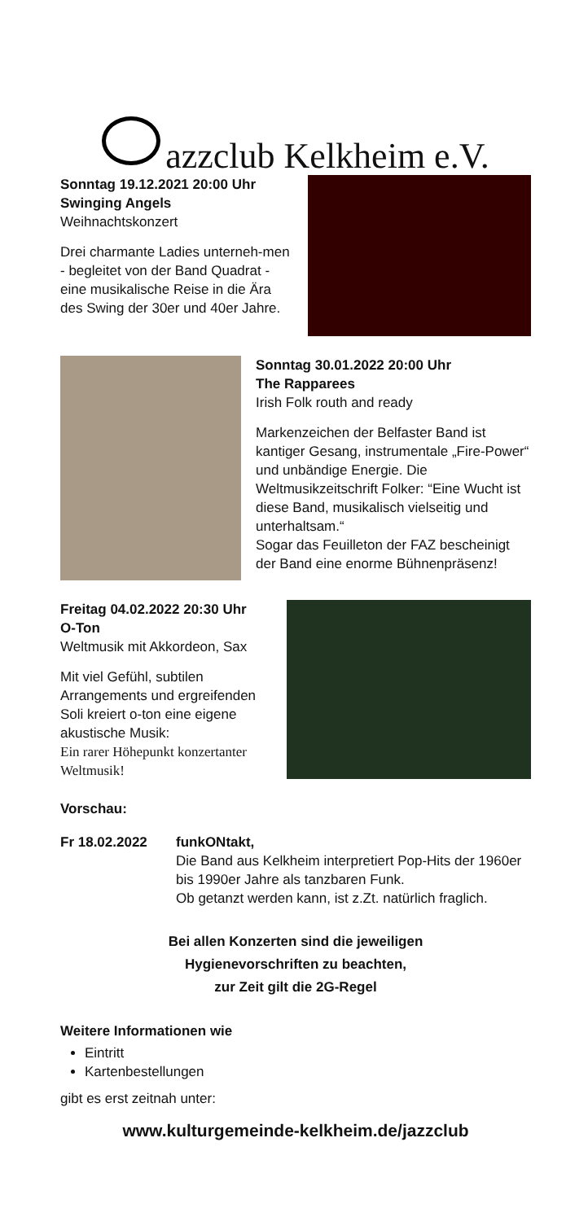azzclub Kelkheim e.V.
Sonntag 19.12.2021 20:00 Uhr
Swinging Angels
Weihnachtskonzert
Drei charmante Ladies unterneh-men - begleitet von der Band Quadrat - eine musikalische Reise in die Ära des Swing der 30er und 40er Jahre.
Sonntag 30.01.2022 20:00 Uhr
The Rapparees
Irish Folk routh and ready
Markenzeichen der Belfaster Band ist kantiger Gesang, instrumentale „Fire-Power“ und unbändige Energie. Die Weltmusikzeitschrift Folker: “Eine Wucht ist diese Band, musikalisch vielseitig und unterhaltsam.“
Sogar das Feuilleton der FAZ bescheinigt der Band eine enorme Bühnenpräsenz!
Freitag 04.02.2022 20:30 Uhr
O-Ton
Weltmusik mit Akkordeon, Sax
Mit viel Gefühl, subtilen Arrangements und ergreifenden Soli kreiert o-ton eine eigene akustische Musik:
Ein rarer Höhepunkt konzertanter Weltmusik!
Vorschau:
Fr 18.02.2022 funkONtakt,
Die Band aus Kelkheim interpretiert Pop-Hits der 1960er bis 1990er Jahre als tanzbaren Funk.
Ob getanzt werden kann, ist z.Zt. natürlich fraglich.
Bei allen Konzerten sind die jeweiligen
Hygienevorschriften zu beachten,
zur Zeit gilt die 2G-Regel
Weitere Informationen wie
Eintritt
Kartenbestellungen
gibt es erst zeitnah unter:
www.kulturgemeinde-kelkheim.de/jazzclub